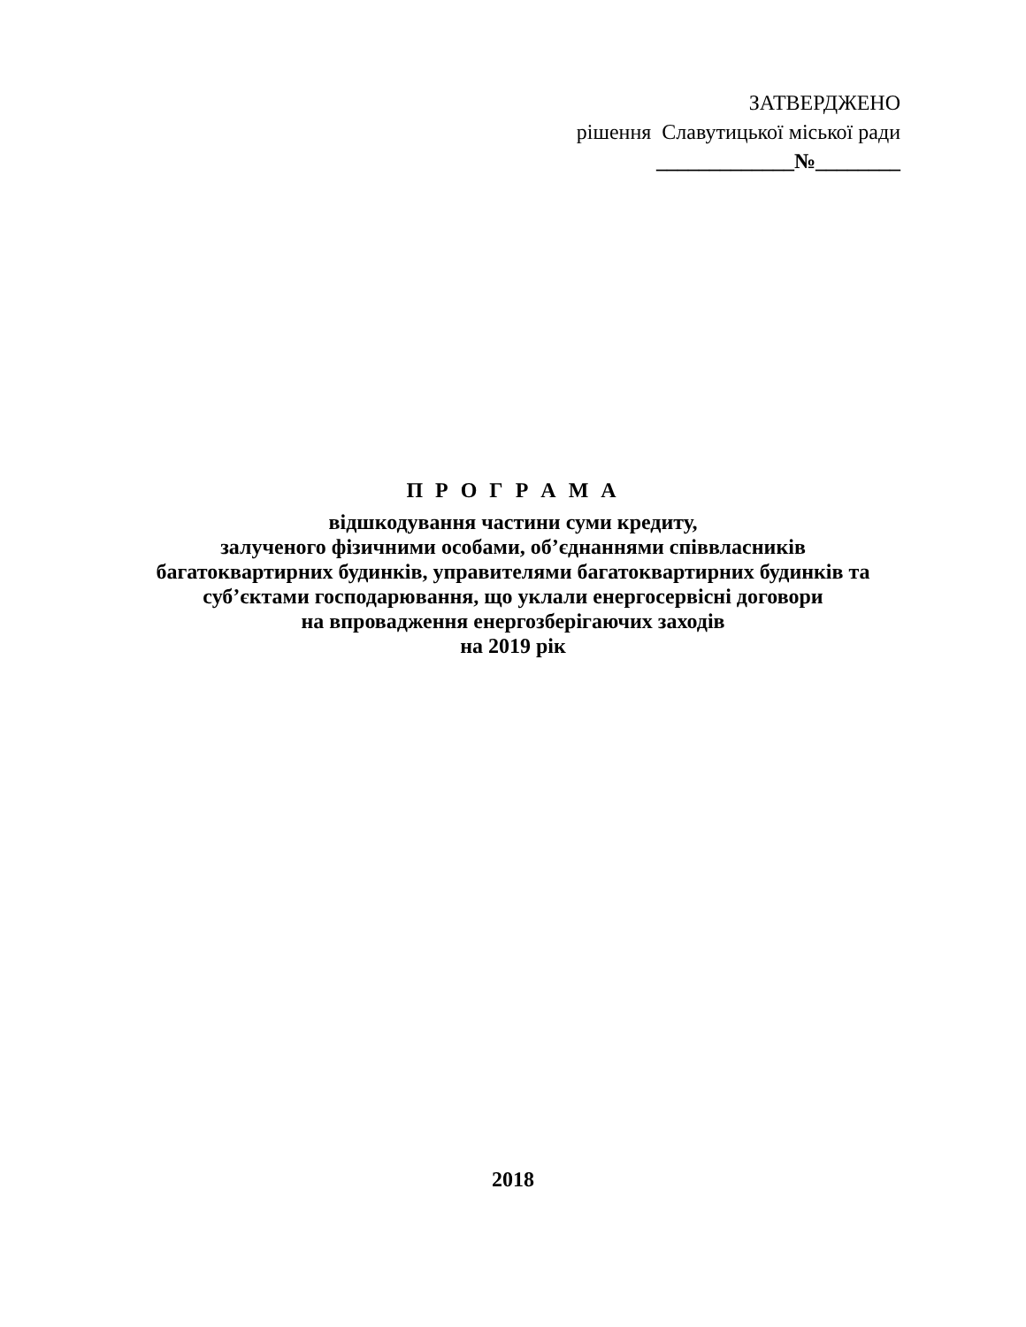ЗАТВЕРДЖЕНО
рішення Славутицької міської ради
_____________№________
П Р О Г Р А М А
відшкодування частини суми кредиту,
залученого фізичними особами, об’єднаннями співвласників
багатоквартирних будинків, управителями багатоквартирних будинків та
суб’єктами господарювання, що уклали енергосервісні договори
на впровадження енергозберігаючих заходів
на 2019 рік
2018